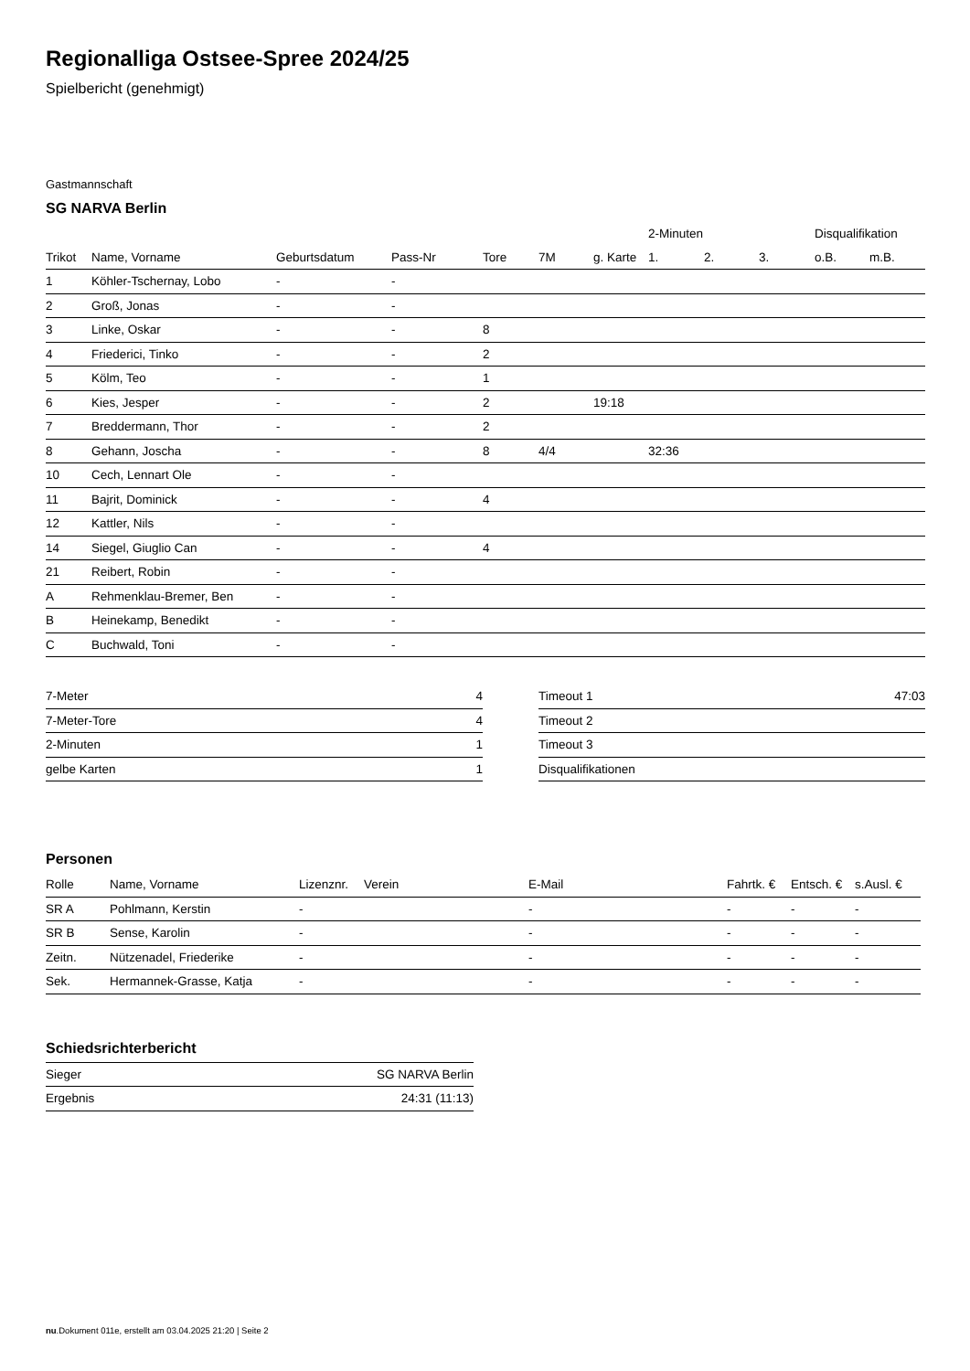Regionalliga Ostsee-Spree 2024/25
Spielbericht (genehmigt)
Gastmannschaft
SG NARVA Berlin
| | | | | | | | 2-Minuten | | | Disqualifikation | |
| --- | --- | --- | --- | --- | --- | --- | --- | --- | --- | --- | --- |
| Trikot | Name, Vorname | Geburtsdatum | Pass-Nr | Tore | 7M | g. Karte | 1. | 2. | 3. | o.B. | m.B. |
| 1 | Köhler-Tschernay, Lobo | - | - | | | | | | | | |
| 2 | Groß, Jonas | - | - | | | | | | | | |
| 3 | Linke, Oskar | - | - | 8 | | | | | | | |
| 4 | Friederici, Tinko | - | - | 2 | | | | | | | |
| 5 | Kölm, Teo | - | - | 1 | | | | | | | |
| 6 | Kies, Jesper | - | - | 2 | | 19:18 | | | | | |
| 7 | Breddermann, Thor | - | - | 2 | | | | | | | |
| 8 | Gehann, Joscha | - | - | 8 | 4/4 | | 32:36 | | | | |
| 10 | Cech, Lennart Ole | - | - | | | | | | | | |
| 11 | Bajrit, Dominick | - | - | 4 | | | | | | | |
| 12 | Kattler, Nils | - | - | | | | | | | | |
| 14 | Siegel, Giuglio Can | - | - | 4 | | | | | | | |
| 21 | Reibert, Robin | - | - | | | | | | | | |
| A | Rehmenklau-Bremer, Ben | - | - | | | | | | | | |
| B | Heinekamp, Benedikt | - | - | | | | | | | | |
| C | Buchwald, Toni | - | - | | | | | | | | |
| 7-Meter | 4 |
| 7-Meter-Tore | 4 |
| 2-Minuten | 1 |
| gelbe Karten | 1 |
| Timeout 1 | 47:03 |
| Timeout 2 | |
| Timeout 3 | |
| Disqualifikationen | |
Personen
| Rolle | Name, Vorname | Lizenznr. | Verein | E-Mail | Fahrtk. € | Entsch. € | s.Ausl. € |
| --- | --- | --- | --- | --- | --- | --- | --- |
| SR A | Pohlmann, Kerstin | - | | - | - | - | - |
| SR B | Sense, Karolin | - | | - | - | - | - |
| Zeitn. | Nützenadel, Friederike | - | | - | - | - | - |
| Sek. | Hermannek-Grasse, Katja | - | | - | - | - | - |
Schiedsrichterbericht
| Sieger | SG NARVA Berlin |
| Ergebnis | 24:31 (11:13) |
nu.Dokument 011e, erstellt am 03.04.2025 21:20 | Seite 2